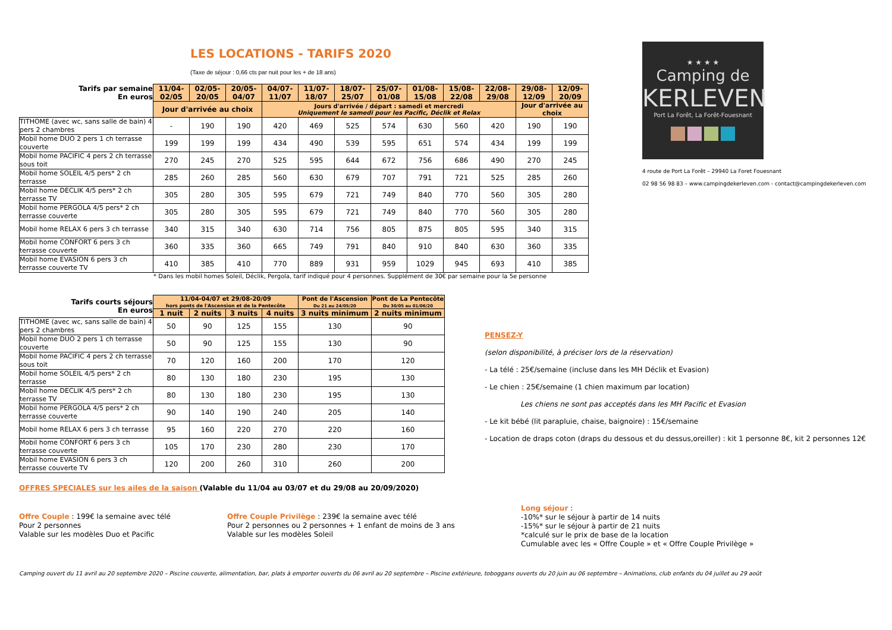★ ★ ★ ★
Camping de
KERLEVEN
Port La Forêt, La Forêt-Fouesnant
4 route de Port La Forêt – 29940 La Foret Fouesnant
02 98 56 98 83 – www.campingdekerleven.com - contact@campingdekerleven.com
LES LOCATIONS - TARIFS 2020
(Taxe de séjour : 0,66 cts par nuit pour les + de 18 ans)
| Tarifs par semaine En euros | 11/04- 02/05 | 02/05- 20/05 | 20/05- 04/07 | 04/07- 11/07 | 11/07- 18/07 | 18/07- 25/07 | 25/07- 01/08 | 01/08- 15/08 | 15/08- 22/08 | 22/08- 29/08 | 29/08- 12/09 | 12/09- 20/09 |
| --- | --- | --- | --- | --- | --- | --- | --- | --- | --- | --- | --- | --- |
| | Jour d'arrivée au choix | | | Jours d'arrivée / départ : samedi et mercredi Uniquement le samedi pour les Pacific, Déclik et Relax | | | | | | | Jour d'arrivée au choix | |
| TITHOME (avec wc, sans salle de bain) 4 pers 2 chambres | - | 190 | 190 | 420 | 469 | 525 | 574 | 630 | 560 | 420 | 190 | 190 |
| Mobil home DUO 2 pers 1 ch terrasse couverte | 199 | 199 | 199 | 434 | 490 | 539 | 595 | 651 | 574 | 434 | 199 | 199 |
| Mobil home PACIFIC 4 pers 2 ch terrasse sous toit | 270 | 245 | 270 | 525 | 595 | 644 | 672 | 756 | 686 | 490 | 270 | 245 |
| Mobil home SOLEIL 4/5 pers* 2 ch terrasse | 285 | 260 | 285 | 560 | 630 | 679 | 707 | 791 | 721 | 525 | 285 | 260 |
| Mobil home DECLIK 4/5 pers* 2 ch terrasse TV | 305 | 280 | 305 | 595 | 679 | 721 | 749 | 840 | 770 | 560 | 305 | 280 |
| Mobil home PERGOLA 4/5 pers* 2 ch terrasse couverte | 305 | 280 | 305 | 595 | 679 | 721 | 749 | 840 | 770 | 560 | 305 | 280 |
| Mobil home RELAX 6 pers 3 ch terrasse | 340 | 315 | 340 | 630 | 714 | 756 | 805 | 875 | 805 | 595 | 340 | 315 |
| Mobil home CONFORT 6 pers 3 ch terrasse couverte | 360 | 335 | 360 | 665 | 749 | 791 | 840 | 910 | 840 | 630 | 360 | 335 |
| Mobil home EVASION 6 pers 3 ch terrasse couverte TV | 410 | 385 | 410 | 770 | 889 | 931 | 959 | 1029 | 945 | 693 | 410 | 385 |
* Dans les mobil homes Soleil, Déclik, Pergola, tarif indiqué pour 4 personnes. Supplément de 30€ par semaine pour la 5e personne
| Tarifs courts séjours En euros | 11/04-04/07 et 29/08-20/09 hors ponts de l'Ascension et de la Pentecôte | | | | Pont de l'Ascension Du 21 au 24/05/20 | Pont de La Pentecôte Du 30/05 au 01/06/20 |
| --- | --- | --- | --- | --- | --- | --- |
| | 1 nuit | 2 nuits | 3 nuits | 4 nuits | 3 nuits minimum | 2 nuits minimum |
| TITHOME (avec wc, sans salle de bain) 4 pers 2 chambres | 50 | 90 | 125 | 155 | 130 | 90 |
| Mobil home DUO 2 pers 1 ch terrasse couverte | 50 | 90 | 125 | 155 | 130 | 90 |
| Mobil home PACIFIC 4 pers 2 ch terrasse sous toit | 70 | 120 | 160 | 200 | 170 | 120 |
| Mobil home SOLEIL 4/5 pers* 2 ch terrasse | 80 | 130 | 180 | 230 | 195 | 130 |
| Mobil home DECLIK 4/5 pers* 2 ch terrasse TV | 80 | 130 | 180 | 230 | 195 | 130 |
| Mobil home PERGOLA 4/5 pers* 2 ch terrasse couverte | 90 | 140 | 190 | 240 | 205 | 140 |
| Mobil home RELAX 6 pers 3 ch terrasse | 95 | 160 | 220 | 270 | 220 | 160 |
| Mobil home CONFORT 6 pers 3 ch terrasse couverte | 105 | 170 | 230 | 280 | 230 | 170 |
| Mobil home EVASION 6 pers 3 ch terrasse couverte TV | 120 | 200 | 260 | 310 | 260 | 200 |
OFFRES SPECIALES sur les ailes de la saison (Valable du 11/04 au 03/07 et du 29/08 au 20/09/2020)
Offre Couple : 199€ la semaine avec télé
Pour 2 personnes
Valable sur les modèles Duo et Pacific
Offre Couple Privilège : 239€ la semaine avec télé
Pour 2 personnes ou 2 personnes + 1 enfant de moins de 3 ans
Valable sur les modèles Soleil
Long séjour :
-10%* sur le séjour à partir de 14 nuits
-15%* sur le séjour à partir de 21 nuits
*calculé sur le prix de base de la location
Cumulable avec les « Offre Couple » et « Offre Couple Privilège »
Camping ouvert du 11 avril au 20 septembre 2020 – Piscine couverte, alimentation, bar, plats à emporter ouverts du 06 avril au 20 septembre – Piscine extérieure, toboggans ouverts du 20 juin au 06 septembre – Animations, club enfants du 04 juillet au 29 août
PENSEZ-Y
(selon disponibilité, à préciser lors de la réservation)
- La télé : 25€/semaine (incluse dans les MH Déclik et Evasion)
- Le chien : 25€/semaine (1 chien maximum par location)
Les chiens ne sont pas acceptés dans les MH Pacific et Evasion
- Le kit bébé (lit parapluie, chaise, baignoire) : 15€/semaine
- Location de draps coton (draps du dessous et du dessus,oreiller) : kit 1 personne 8€, kit 2 personnes 12€